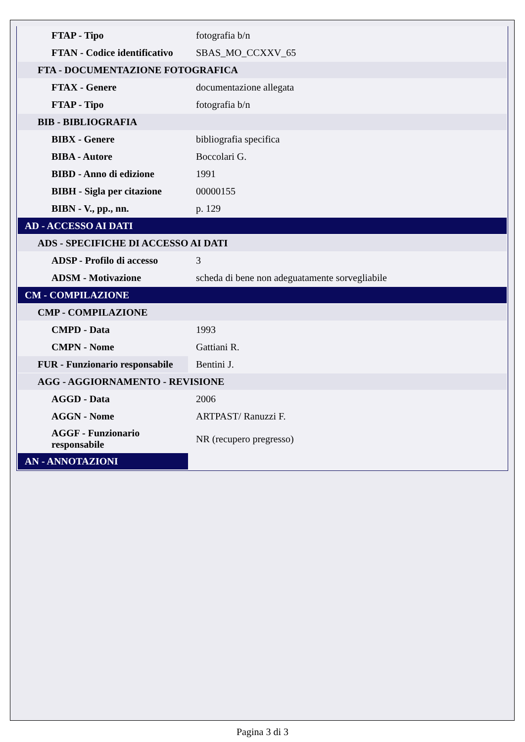| FTAP - Tipo | fotografia b/n |
| FTAN - Codice identificativo | SBAS_MO_CCXXV_65 |
| FTA - DOCUMENTAZIONE FOTOGRAFICA | |
| FTAX - Genere | documentazione allegata |
| FTAP - Tipo | fotografia b/n |
| BIB - BIBLIOGRAFIA | |
| BIBX - Genere | bibliografia specifica |
| BIBA - Autore | Boccolari G. |
| BIBD - Anno di edizione | 1991 |
| BIBH - Sigla per citazione | 00000155 |
| BIBN - V., pp., nn. | p. 129 |
| AD - ACCESSO AI DATI | |
| ADS - SPECIFICHE DI ACCESSO AI DATI | |
| ADSP - Profilo di accesso | 3 |
| ADSM - Motivazione | scheda di bene non adeguatamente sorvegliabile |
| CM - COMPILAZIONE | |
| CMP - COMPILAZIONE | |
| CMPD - Data | 1993 |
| CMPN - Nome | Gattiani R. |
| FUR - Funzionario responsabile | Bentini J. |
| AGG - AGGIORNAMENTO - REVISIONE | |
| AGGD - Data | 2006 |
| AGGN - Nome | ARTPAST/ Ranuzzi F. |
| AGGF - Funzionario responsabile | NR (recupero pregresso) |
| AN - ANNOTAZIONI | |
Pagina 3 di 3